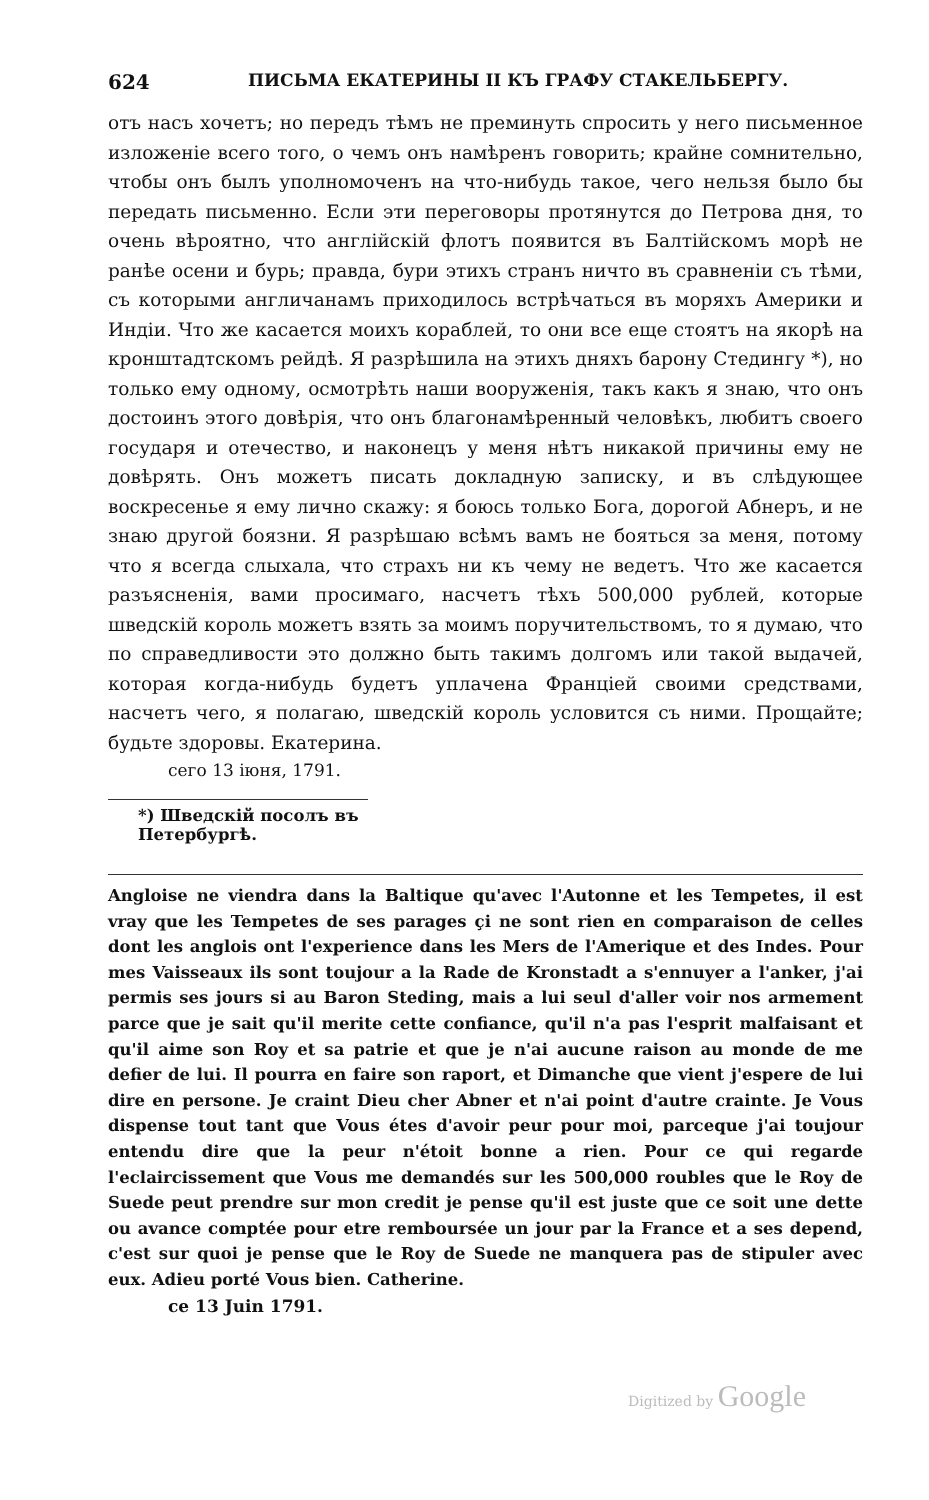624 ПИСЬМА ЕКАТЕРИНЫ II КЪ ГРАФУ СТАКЕЛЬБЕРГУ.
отъ насъ хочетъ; но передъ тѣмъ не преминуть спросить у него письменное изложеніе всего того, о чемъ онъ намѣренъ говорить; крайне сомнительно, чтобы онъ былъ уполномоченъ на что-нибудь такое, чего нельзя было бы передать письменно. Если эти переговоры протянутся до Петрова дня, то очень вѣроятно, что англійскій флотъ появится въ Балтійскомъ морѣ не ранѣе осени и бурь; правда, бури этихъ странъ ничто въ сравненіи съ тѣми, съ которыми англичанамъ приходилось встрѣчаться въ моряхъ Америки и Индіи. Что же касается моихъ кораблей, то они все еще стоятъ на якорѣ на кронштадтскомъ рейдѣ. Я разрѣшила на этихъ дняхъ барону Стедингу *), но только ему одному, осмотрѣть наши вооруженія, такъ какъ я знаю, что онъ достоинъ этого довѣрія, что онъ благонамѣренный человѣкъ, любитъ своего государя и отечество, и наконецъ у меня нѣтъ никакой причины ему не довѣрять. Онъ можетъ писать докладную записку, и въ слѣдующее воскресенье я ему лично скажу: я боюсь только Бога, дорогой Абнеръ, и не знаю другой боязни. Я разрѣшаю всѣмъ вамъ не бояться за меня, потому что я всегда слыхала, что страхъ ни къ чему не ведетъ. Что же касается разъясненія, вами просимаго, насчетъ тѣхъ 500,000 рублей, которые шведскій король можетъ взять за моимъ поручительствомъ, то я думаю, что по справедливости это должно быть такимъ долгомъ или такой выдачей, которая когда-нибудь будетъ уплачена Франціей своими средствами, насчетъ чего, я полагаю, шведскій король условится съ ними. Прощайте; будьте здоровы. Екатерина.
сего 13 іюня, 1791.
*) Шведскій посолъ въ Петербургѣ.
Angloise ne viendra dans la Baltique qu'avec l'Autonne et les Tempetes, il est vray que les Tempetes de ses parages çi ne sont rien en comparaison de celles dont les anglois ont l'experience dans les Mers de l'Amerique et des Indes. Pour mes Vaisseaux ils sont toujour a la Rade de Kronstadt a s'ennuyer a l'anker, j'ai permis ses jours si au Baron Steding, mais a lui seul d'aller voir nos armement parce que je sait qu'il merite cette confiance, qu'il n'a pas l'esprit malfaisant et qu'il aime son Roy et sa patrie et que je n'ai aucune raison au monde de me defier de lui. Il pourra en faire son raport, et Dimanche que vient j'espere de lui dire en persone. Je craint Dieu cher Abner et n'ai point d'autre crainte. Je Vous dispense tout tant que Vous étes d'avoir peur pour moi, parceque j'ai toujour entendu dire que la peur n'étoit bonne a rien. Pour ce qui regarde l'eclaircissement que Vous me demandés sur les 500,000 roubles que le Roy de Suede peut prendre sur mon credit je pense qu'il est juste que ce soit une dette ou avance comptée pour etre remboursée un jour par la France et a ses depend, c'est sur quoi je pense que le Roy de Suede ne manquera pas de stipuler avec eux. Adieu porté Vous bien. Catherine.
ce 13 Juin 1791.
Digitized by Google